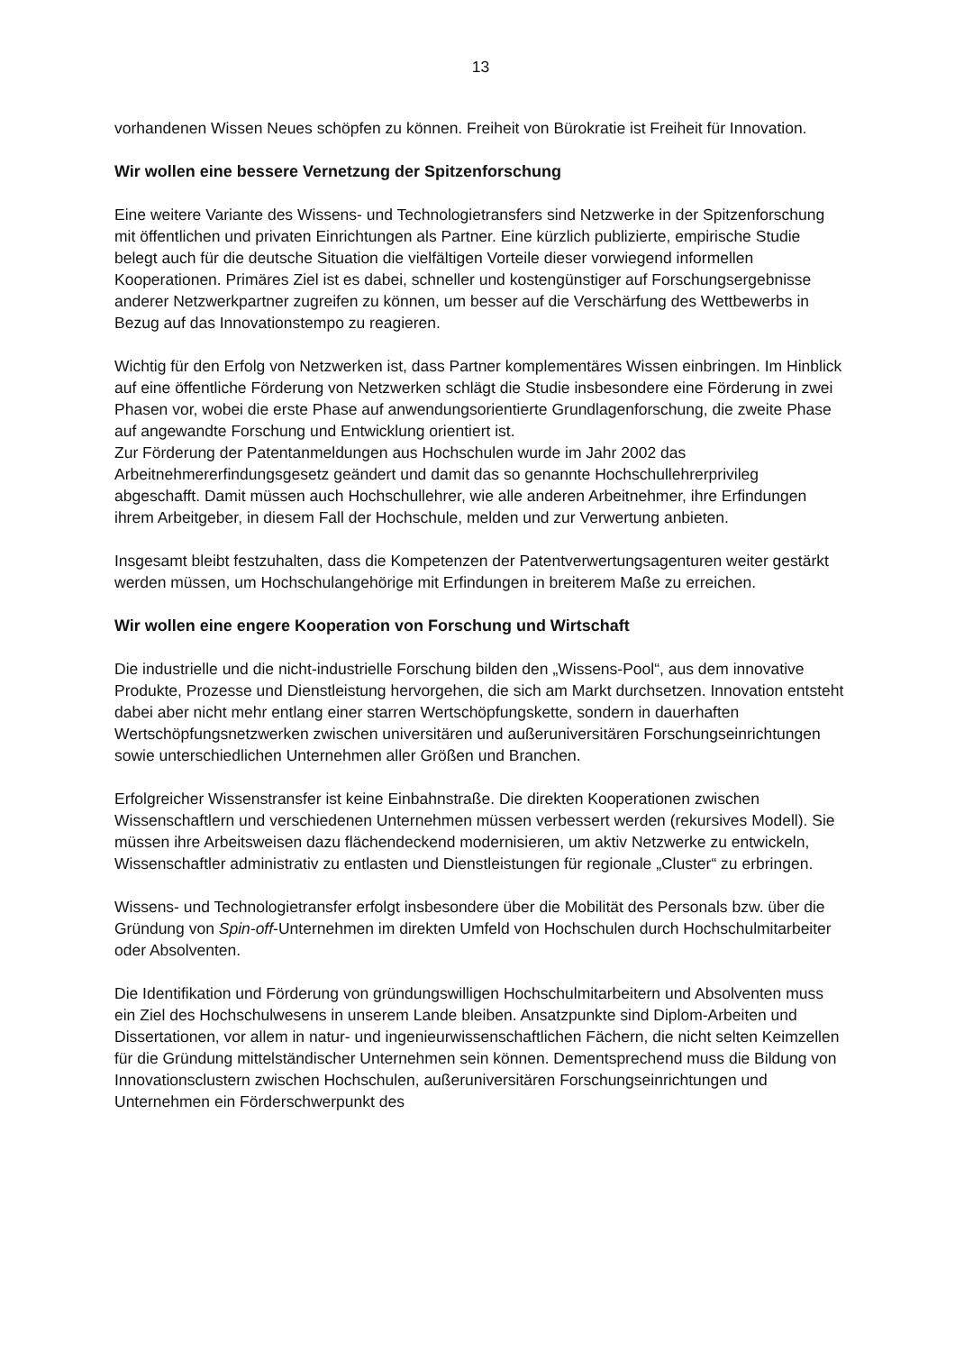13
vorhandenen Wissen Neues schöpfen zu können. Freiheit von Bürokratie ist Freiheit für Innovation.
Wir wollen eine bessere Vernetzung der Spitzenforschung
Eine weitere Variante des Wissens- und Technologietransfers sind Netzwerke in der Spitzenforschung mit öffentlichen und privaten Einrichtungen als Partner. Eine kürzlich publizierte, empirische Studie belegt auch für die deutsche Situation die vielfältigen Vorteile dieser vorwiegend informellen Kooperationen. Primäres Ziel ist es dabei, schneller und kostengünstiger auf Forschungsergebnisse anderer Netzwerkpartner zugreifen zu können, um besser auf die Verschärfung des Wettbewerbs in Bezug auf das Innovationstempo zu reagieren.
Wichtig für den Erfolg von Netzwerken ist, dass Partner komplementäres Wissen einbringen. Im Hinblick auf eine öffentliche Förderung von Netzwerken schlägt die Studie insbesondere eine Förderung in zwei Phasen vor, wobei die erste Phase auf anwendungsorientierte Grundlagenforschung, die zweite Phase auf angewandte Forschung und Entwicklung orientiert ist.
Zur Förderung der Patentanmeldungen aus Hochschulen wurde im Jahr 2002 das Arbeitnehmererfindungsgesetz geändert und damit das so genannte Hochschullehrerprivileg abgeschafft. Damit müssen auch Hochschullehrer, wie alle anderen Arbeitnehmer, ihre Erfindungen ihrem Arbeitgeber, in diesem Fall der Hochschule, melden und zur Verwertung anbieten.
Insgesamt bleibt festzuhalten, dass die Kompetenzen der Patentverwertungsagenturen weiter gestärkt werden müssen, um Hochschulangehörige mit Erfindungen in breiterem Maße zu erreichen.
Wir wollen eine engere Kooperation von Forschung und Wirtschaft
Die industrielle und die nicht-industrielle Forschung bilden den „Wissens-Pool“, aus dem innovative Produkte, Prozesse und Dienstleistung hervorgehen, die sich am Markt durchsetzen. Innovation entsteht dabei aber nicht mehr entlang einer starren Wertschöpfungskette, sondern in dauerhaften Wertschöpfungsnetzwerken zwischen universitären und außeruniversitären Forschungseinrichtungen sowie unterschiedlichen Unternehmen aller Größen und Branchen.
Erfolgreicher Wissenstransfer ist keine Einbahnstraße. Die direkten Kooperationen zwischen Wissenschaftlern und verschiedenen Unternehmen müssen verbessert werden (rekursives Modell). Sie müssen ihre Arbeitsweisen dazu flächendeckend modernisieren, um aktiv Netzwerke zu entwickeln, Wissenschaftler administrativ zu entlasten und Dienstleistungen für regionale „Cluster“ zu erbringen.
Wissens- und Technologietransfer erfolgt insbesondere über die Mobilität des Personals bzw. über die Gründung von Spin-off-Unternehmen im direkten Umfeld von Hochschulen durch Hochschulmitarbeiter oder Absolventen.
Die Identifikation und Förderung von gründungswilligen Hochschulmitarbeitern und Absolventen muss ein Ziel des Hochschulwesens in unserem Lande bleiben. Ansatzpunkte sind Diplom-Arbeiten und Dissertationen, vor allem in natur- und ingenieurwissenschaftlichen Fächern, die nicht selten Keimzellen für die Gründung mittelständischer Unternehmen sein können. Dementsprechend muss die Bildung von Innovationsclustern zwischen Hochschulen, außeruniversitären Forschungseinrichtungen und Unternehmen ein Förderschwerpunkt des